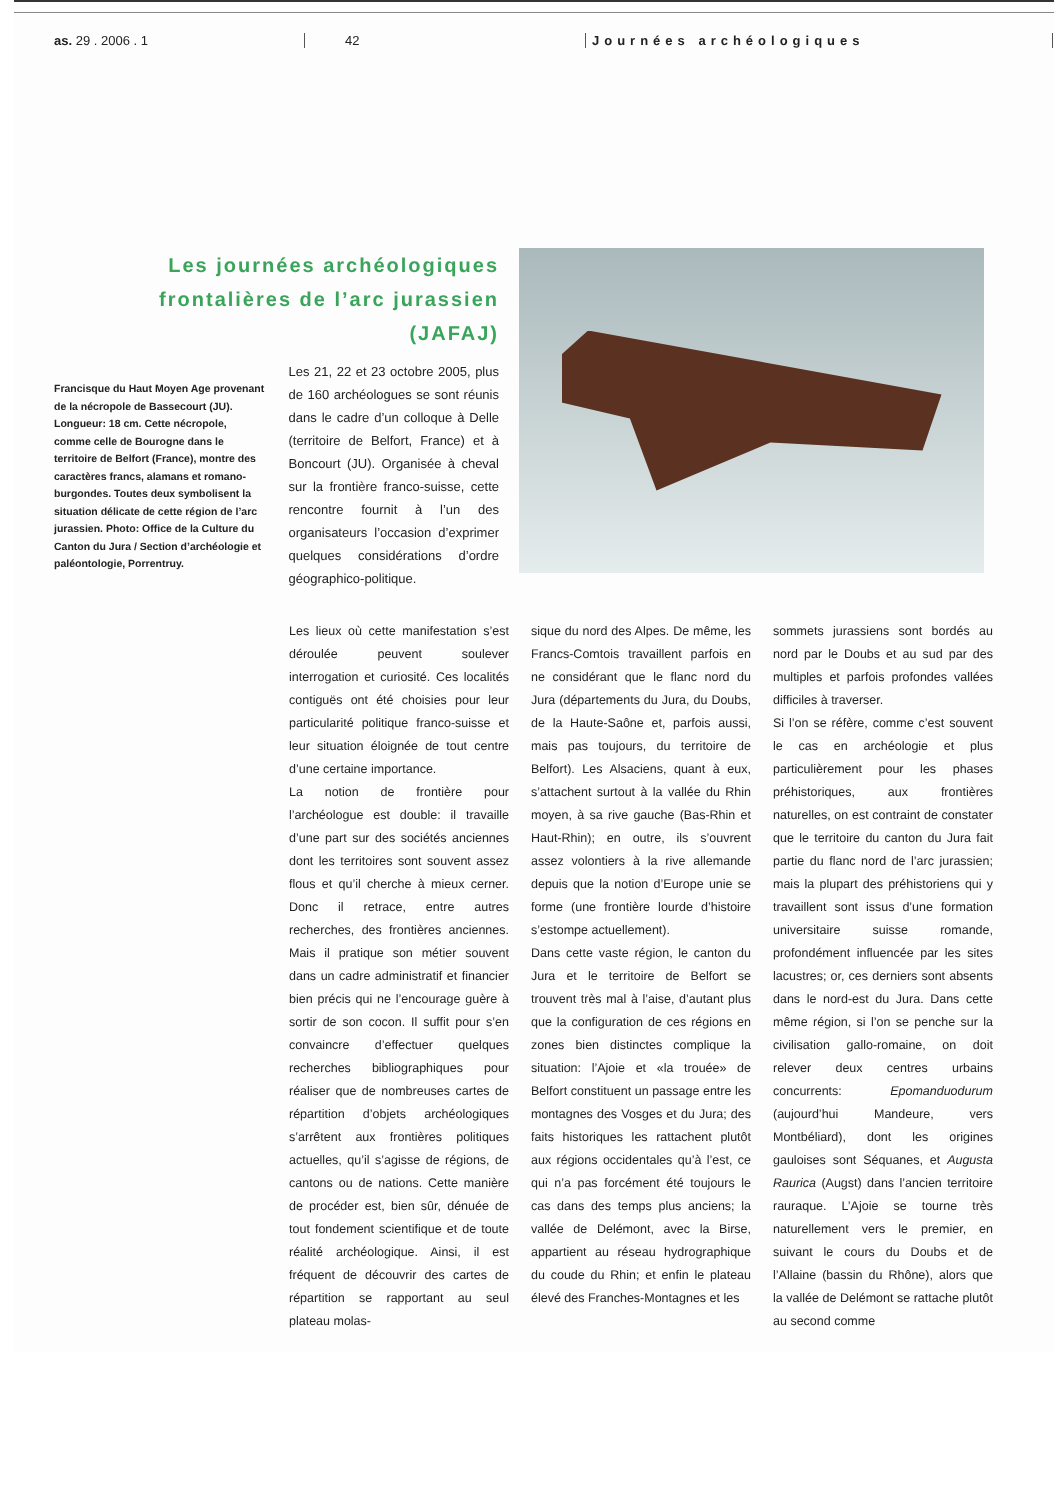as. 29 . 2006 . 1 42 Journées archéologiques
Les journées archéologiques
frontalières de l’arc jurassien
(JAFAJ)
Francisque du Haut Moyen Age provenant de la nécropole de Bassecourt (JU). Longueur: 18 cm. Cette nécropole, comme celle de Bourogne dans le territoire de Belfort (France), montre des caractères francs, alamans et romano-burgondes. Toutes deux symbolisent la situation délicate de cette région de l’arc jurassien. Photo: Office de la Culture du Canton du Jura / Section d’archéologie et paléontologie, Porrentruy.
Les 21, 22 et 23 octobre 2005, plus de 160 archéologues se sont réunis dans le cadre d’un colloque à Delle (territoire de Belfort, France) et à Boncourt (JU). Organisée à cheval sur la frontière franco-suisse, cette rencontre fournit à l’un des organisateurs l’occasion d’exprimer quelques considérations d’ordre géographico-politique.
Les lieux où cette manifestation s’est déroulée peuvent soulever interrogation et curiosité. Ces localités contiguës ont été choisies pour leur particularité politique franco-suisse et leur situation éloignée de tout centre d’une certaine importance.
La notion de frontière pour l’archéologue est double: il travaille d’une part sur des sociétés anciennes dont les territoires sont souvent assez flous et qu’il cherche à mieux cerner. Donc il retrace, entre autres recherches, des frontières anciennes. Mais il pratique son métier souvent dans un cadre administratif et financier bien précis qui ne l’encourage guère à sortir de son cocon. Il suffit pour s’en convaincre d’effectuer quelques recherches bibliographiques pour réaliser que de nombreuses cartes de répartition d’objets archéologiques s’arrêtent aux frontières politiques actuelles, qu’il s’agisse de régions, de cantons ou de nations. Cette manière de procéder est, bien sûr, dénuée de tout fondement scientifique et de toute réalité archéologique. Ainsi, il est fréquent de découvrir des cartes de répartition se rapportant au seul plateau molas-
sique du nord des Alpes. De même, les Francs-Comtois travaillent parfois en ne considérant que le flanc nord du Jura (départements du Jura, du Doubs, de la Haute-Saône et, parfois aussi, mais pas toujours, du territoire de Belfort). Les Alsaciens, quant à eux, s’attachent surtout à la vallée du Rhin moyen, à sa rive gauche (Bas-Rhin et Haut-Rhin); en outre, ils s’ouvrent assez volontiers à la rive allemande depuis que la notion d’Europe unie se forme (une frontière lourde d’histoire s’estompe actuellement).
Dans cette vaste région, le canton du Jura et le territoire de Belfort se trouvent très mal à l’aise, d’autant plus que la configuration de ces régions en zones bien distinctes complique la situation: l’Ajoie et «la trouée» de Belfort constituent un passage entre les montagnes des Vosges et du Jura; des faits historiques les rattachent plutôt aux régions occidentales qu’à l’est, ce qui n’a pas forcément été toujours le cas dans des temps plus anciens; la vallée de Delémont, avec la Birse, appartient au réseau hydrographique du coude du Rhin; et enfin le plateau élevé des Franches-Montagnes et les
sommets jurassiens sont bordés au nord par le Doubs et au sud par des multiples et parfois profondes vallées difficiles à traverser.
Si l’on se réfère, comme c’est souvent le cas en archéologie et plus particulièrement pour les phases préhistoriques, aux frontières naturelles, on est contraint de constater que le territoire du canton du Jura fait partie du flanc nord de l’arc jurassien; mais la plupart des préhistoriens qui y travaillent sont issus d’une formation universitaire suisse romande, profondément influencée par les sites lacustres; or, ces derniers sont absents dans le nord-est du Jura. Dans cette même région, si l’on se penche sur la civilisation gallo-romaine, on doit relever deux centres urbains concurrents: Epomanduodurum (aujourd’hui Mandeure, vers Montbéliard), dont les origines gauloises sont Séquanes, et Augusta Raurica (Augst) dans l’ancien territoire rauraque. L’Ajoie se tourne très naturellement vers le premier, en suivant le cours du Doubs et de l’Allaine (bassin du Rhône), alors que la vallée de Delémont se rattache plutôt au second comme